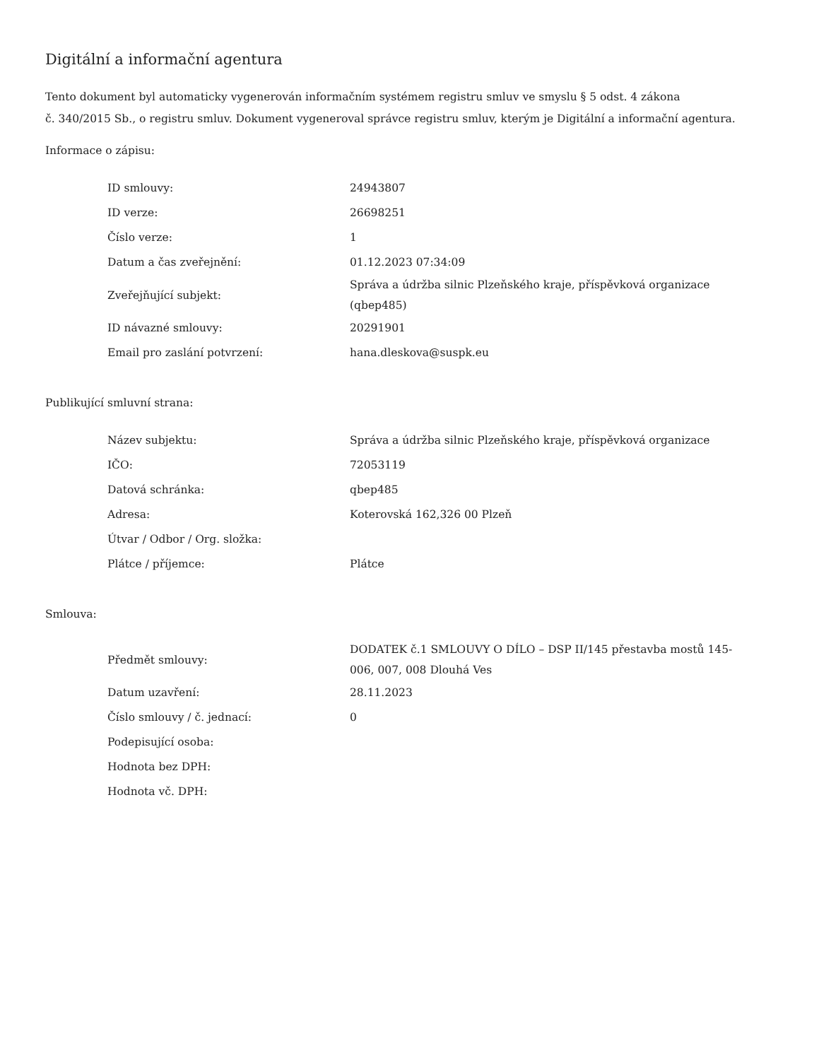Digitální a informační agentura
Tento dokument byl automaticky vygenerován informačním systémem registru smluv ve smyslu § 5 odst. 4 zákona
č. 340/2015 Sb., o registru smluv. Dokument vygeneroval správce registru smluv, kterým je Digitální a informační agentura.
Informace o zápisu:
| ID smlouvy: | 24943807 |
| ID verze: | 26698251 |
| Číslo verze: | 1 |
| Datum a čas zveřejnění: | 01.12.2023 07:34:09 |
| Zveřejňující subjekt: | Správa a údržba silnic Plzeňského kraje, příspěvková organizace (qbep485) |
| ID návazné smlouvy: | 20291901 |
| Email pro zaslání potvrzení: | hana.dleskova@suspk.eu |
Publikující smluvní strana:
| Název subjektu: | Správa a údržba silnic Plzeňského kraje, příspěvková organizace |
| IČO: | 72053119 |
| Datová schránka: | qbep485 |
| Adresa: | Koterovská 162,326 00 Plzeň |
| Útvar / Odbor / Org. složka: | |
| Plátce / příjemce: | Plátce |
Smlouva:
| Předmět smlouvy: | DODATEK č.1 SMLOUVY O DÍLO – DSP II/145 přestavba mostů 145-006, 007, 008 Dlouhá Ves |
| Datum uzavření: | 28.11.2023 |
| Číslo smlouvy / č. jednací: | 0 |
| Podepisující osoba: | |
| Hodnota bez DPH: | |
| Hodnota vč. DPH: | |